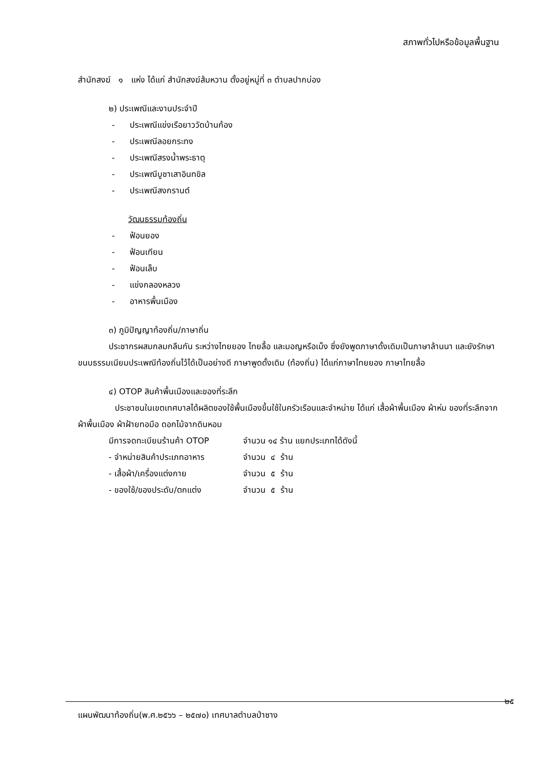สภาพทั่วไปหรือข้อมูลพื้นฐาน
สำนักสงฆ์ ๑ แห่ง ได้แก่ สำนักสงฆ์ส้มหวาน ตั้งอยู่หมู่ที่ ๓ ตำบลปากบ่อง
๒) ประเพณีและงานประจำปี
- ประเพณีแข่งเรือยาววัดบ้านก้อง
- ประเพณีลอยกระทง
- ประเพณีสรงน้ำพระธาตุ
- ประเพณีบูชาเสาอินทขิล
- ประเพณีสงกรานต์
วัฒนธรรมท้องถิ่น
- ฟ้อนยอง
- ฟ้อนเทียน
- ฟ้อนเล็บ
- แข่งกลองหลวง
- อาหารพื้นเมือง
๓) ภูมิปัญญาท้องถิ่น/ภาษาถิ่น
ประชากรผสมกลมกลืนกัน ระหว่างไทยยอง ไทยลื้อ และมอญหรือเม็ง ซึ่งยังพูดภาษาดั้งเดิมเป็นภาษาล้านนา และยังรักษาขนบธรรมเนียมประเพณีท้องถิ่นไว้ได้เป็นอย่างดี ภาษาพูดดั้งเดิม (ท้องถิ่น) ได้แก่ภาษาไทยยอง ภาษาไทยลื้อ
๔) OTOP สินค้าพื้นเมืองและของที่ระลึก
ประชาชนในเขตเทศบาลได้ผลิตของใช้พื้นเมืองขึ้นใช้ในครัวเรือนและจำหน่าย ได้แก่ เสื้อผ้าพื้นเมือง ผ้าห่ม ของที่ระลึกจากผ้าพื้นเมือง ผ้าฝ้ายทอมือ ดอกไม้จากดินหอม
มีการจดทะเบียนร้านค้า OTOP จำนวน ๑๔ ร้าน แยกประเภทได้ดังนี้
- จำหน่ายสินค้าประเภทอาหาร จำนวน ๔ ร้าน
- เสื้อผ้า/เครื่องแต่งกาย จำนวน ๕ ร้าน
- ของใช้/ของประดับ/ตกแต่ง จำนวน ๕ ร้าน
๒๕
แผนพัฒนาท้องถิ่น(พ.ศ.๒๕๖๖ – ๒๕๗๐) เทศบาลตำบลป่าซาง